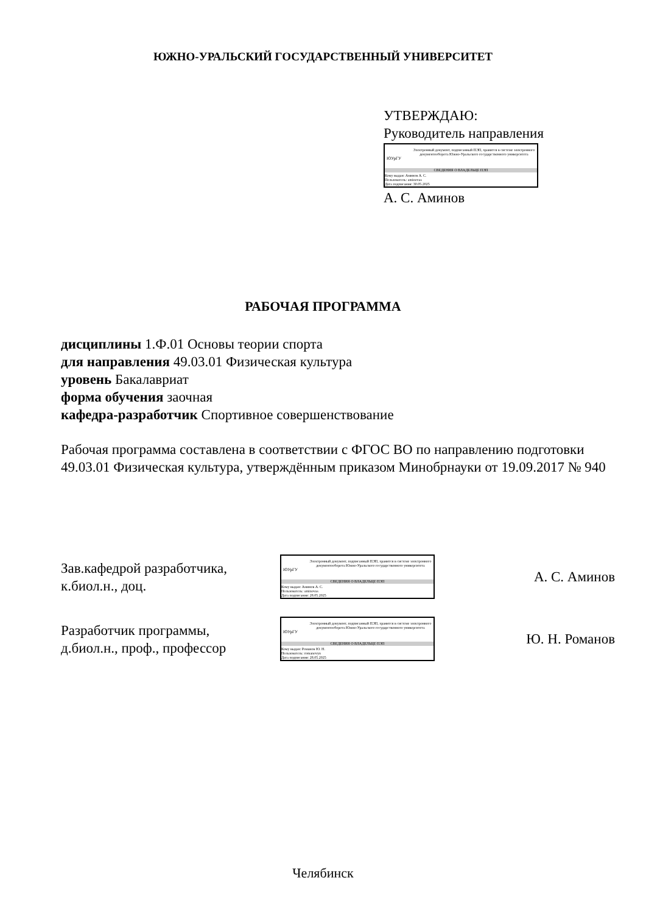ЮЖНО-УРАЛЬСКИЙ ГОСУДАРСТВЕННЫЙ УНИВЕРСИТЕТ
УТВЕРЖДАЮ:
Руководитель направления
ЮУрГУ
Электронный документ, подписанный ПЭП, хранится в системе электронного документооборота Южно-Уральского государственного университета
СВЕДЕНИЯ О ВЛАДЕЛЬЦЕ ПЭП
Кому выдан: Аминов А. С.
Пользователь: aminovas
Дата подписания: 30.05.2025
А. С. Аминов
РАБОЧАЯ ПРОГРАММА
дисциплины 1.Ф.01 Основы теории спорта
для направления 49.03.01 Физическая культура
уровень Бакалавриат
форма обучения заочная
кафедра-разработчик Спортивное совершенствование
Рабочая программа составлена в соответствии с ФГОС ВО по направлению подготовки 49.03.01 Физическая культура, утверждённым приказом Минобрнауки от 19.09.2017 № 940
Зав.кафедрой разработчика,
к.биол.н., доц.
ЮУрГУ
Электронный документ, подписанный ПЭП, хранится в системе электронного документооборота Южно-Уральского государственного университета
СВЕДЕНИЯ О ВЛАДЕЛЬЦЕ ПЭП
Кому выдан: Аминов А. С.
Пользователь: aminovas
Дата подписания: 28.05.2025
А. С. Аминов
Разработчик программы,
д.биол.н., проф., профессор
ЮУрГУ
Электронный документ, подписанный ПЭП, хранится в системе электронного документооборота Южно-Уральского государственного университета
СВЕДЕНИЯ О ВЛАДЕЛЬЦЕ ПЭП
Кому выдан: Романов Ю. Н.
Пользователь: romanovyn
Дата подписания: 28.05.2025
Ю. Н. Романов
Челябинск